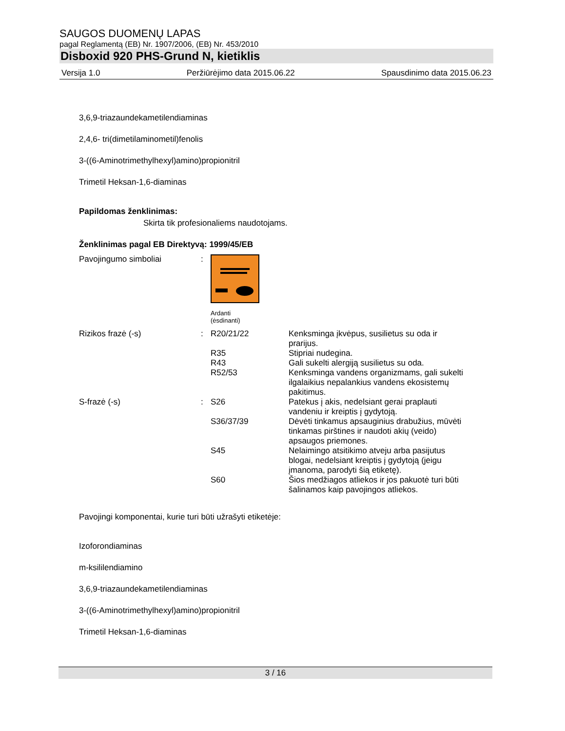SAUGOS DUOMENŲ LAPAS
pagal Reglamentą (EB) Nr. 1907/2006, (EB) Nr. 453/2010
Disboxid 920 PHS-Grund N, kietiklis
Versija 1.0 Peržiūrėjimo data 2015.06.22 Spausdinimo data 2015.06.23
3,6,9-triazaundekametilendiaminas
2,4,6- tri(dimetilaminometil)fenolis
3-((6-Aminotrimethylhexyl)amino)propionitril
Trimetil Heksan-1,6-diaminas
Papildomas ženklinimas:
Skirta tik profesionaliems naudotojams.
Ženklinimas pagal EB Direktyvą: 1999/45/EB
| Pavojingumo simboliai | : | Ardanti (ėsdinanti) | |
| Rizikos frazė (-s) | : | R20/21/22 | Kenksminga įkvėpus, susilietus su oda ir prarijus. |
| | | R35 | Stipriai nudegina. |
| | | R43 | Gali sukelti alergiją susilietus su oda. |
| | | R52/53 | Kenksminga vandens organizmams, gali sukelti ilgalaikius nepalankius vandens ekosistemų pakitimus. |
| S-frazė (-s) | : | S26 | Patekus į akis, nedelsiant gerai praplauti vandeniu ir kreiptis į gydytoją. |
| | | S36/37/39 | Dėvėti tinkamus apsauginius drabužius, mūvėti tinkamas pirštines ir naudoti akių (veido) apsaugos priemones. |
| | | S45 | Nelaimingo atsitikimo atveju arba pasijutus blogai, nedelsiant kreiptis į gydytoją (jeigu įmanoma, parodyti šią etiketę). |
| | | S60 | Šios medžiagos atliekos ir jos pakuotė turi būti šalinamos kaip pavojingos atliekos. |
Pavojingi komponentai, kurie turi būti užrašyti etiketėje:
Izoforondiaminas
m-ksililendiamino
3,6,9-triazaundekametilendiaminas
3-((6-Aminotrimethylhexyl)amino)propionitril
Trimetil Heksan-1,6-diaminas
3 / 16